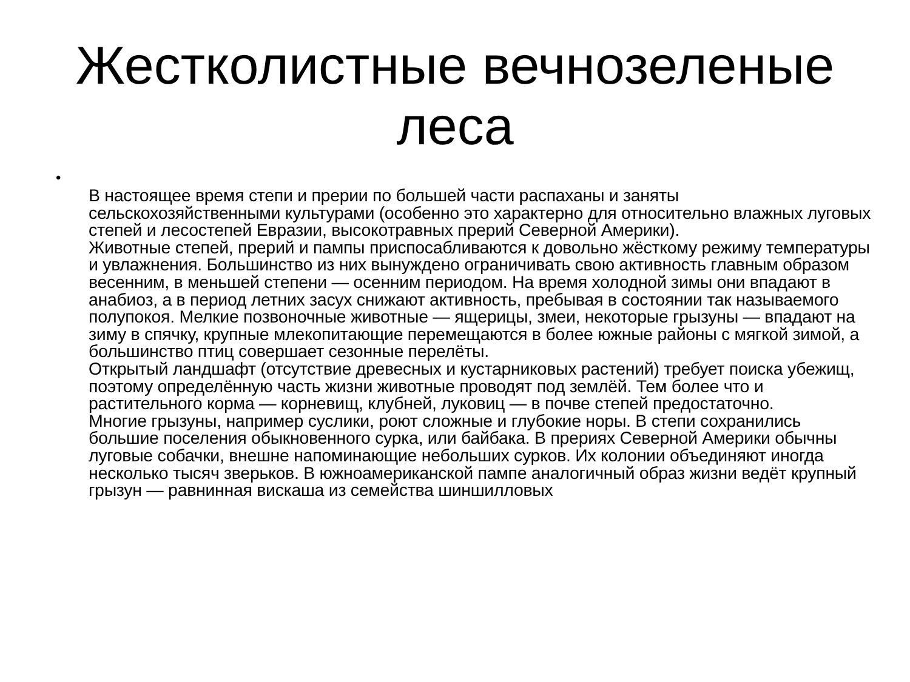Жестколистные вечнозеленые
леса
•
В настоящее время степи и прерии по большей части распаханы и заняты сельскохозяйственными культурами (особенно это характерно для относительно влажных луговых степей и лесостепей Евразии, высокотравных прерий Северной Америки).
Животные степей, прерий и пампы приспосабливаются к довольно жёсткому режиму температуры и увлажнения. Большинство из них вынуждено ограничивать свою активность главным образом весенним, в меньшей степени — осенним периодом. На время холодной зимы они впадают в анабиоз, а в период летних засух снижают активность, пребывая в состоянии так называемого полупокоя. Мелкие позвоночные животные — ящерицы, змеи, некоторые грызуны — впадают на зиму в спячку, крупные млекопитающие перемещаются в более южные районы с мягкой зимой, а большинство птиц совершает сезонные перелёты.
Открытый ландшафт (отсутствие древесных и кустарниковых растений) требует поиска убежищ, поэтому определённую часть жизни животные проводят под землёй. Тем более что и растительного корма — корневищ, клубней, луковиц — в почве степей предостаточно.
Многие грызуны, например суслики, роют сложные и глубокие норы. В степи сохранились большие поселения обыкновенного сурка, или байбака. В прериях Северной Америки обычны луговые собачки, внешне напоминающие небольших сурков. Их колонии объединяют иногда несколько тысяч зверьков. В южноамериканской пампе аналогичный образ жизни ведёт крупный грызун — равнинная вискаша из семейства шиншилловых